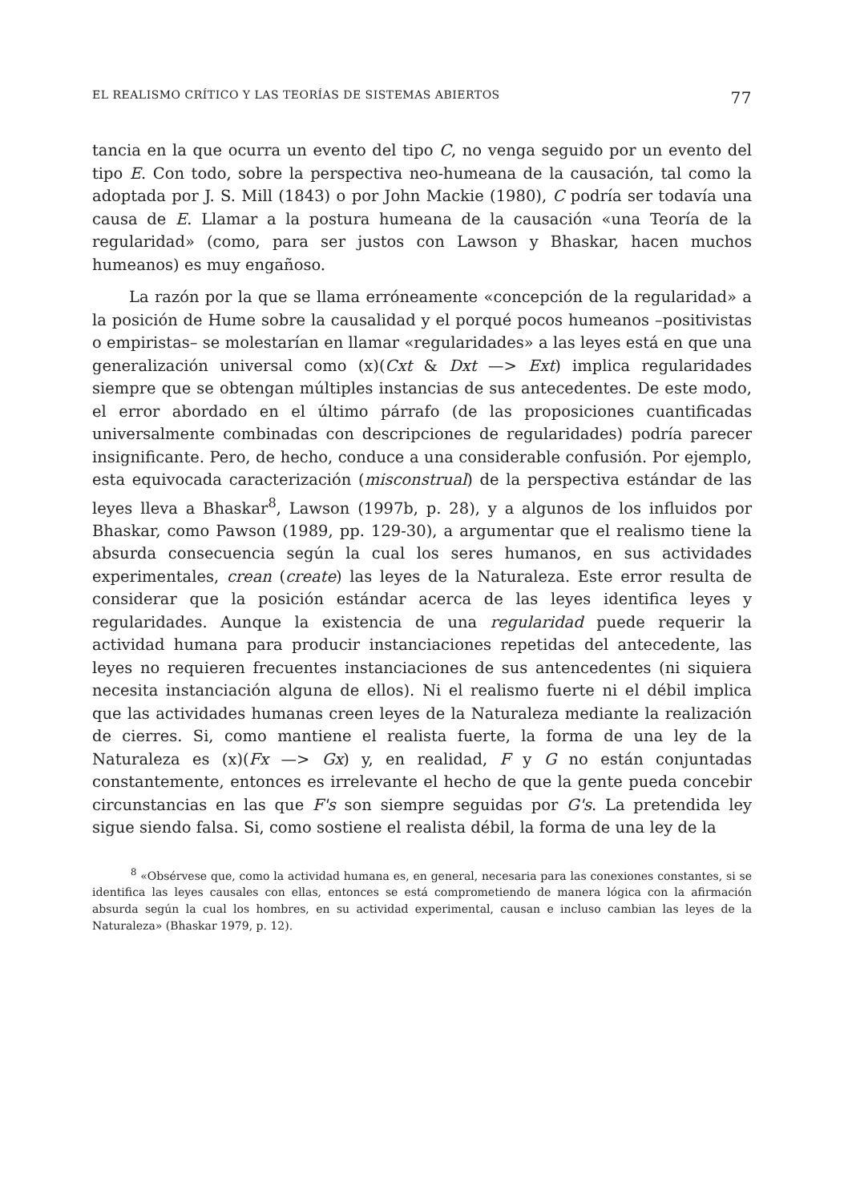EL REALISMO CRÍTICO Y LAS TEORÍAS DE SISTEMAS ABIERTOS 77
tancia en la que ocurra un evento del tipo C, no venga seguido por un evento del tipo E. Con todo, sobre la perspectiva neo-humeana de la causación, tal como la adoptada por J. S. Mill (1843) o por John Mackie (1980), C podría ser todavía una causa de E. Llamar a la postura humeana de la causación «una Teoría de la regularidad» (como, para ser justos con Lawson y Bhaskar, hacen muchos humeanos) es muy engañoso.
La razón por la que se llama erróneamente «concepción de la regularidad» a la posición de Hume sobre la causalidad y el porqué pocos humeanos –positivistas o empiristas– se molestarían en llamar «regularidades» a las leyes está en que una generalización universal como (x)(Cxt & Dxt —> Ext) implica regularidades siempre que se obtengan múltiples instancias de sus antecedentes. De este modo, el error abordado en el último párrafo (de las proposiciones cuantificadas universalmente combinadas con descripciones de regularidades) podría parecer insignificante. Pero, de hecho, conduce a una considerable confusión. Por ejemplo, esta equivocada caracterización (misconstrual) de la perspectiva estándar de las leyes lleva a Bhaskar<sup>8</sup>, Lawson (1997b, p. 28), y a algunos de los influidos por Bhaskar, como Pawson (1989, pp. 129-30), a argumentar que el realismo tiene la absurda consecuencia según la cual los seres humanos, en sus actividades experimentales, crean (create) las leyes de la Naturaleza. Este error resulta de considerar que la posición estándar acerca de las leyes identifica leyes y regularidades. Aunque la existencia de una regularidad puede requerir la actividad humana para producir instanciaciones repetidas del antecedente, las leyes no requieren frecuentes instanciaciones de sus antencedentes (ni siquiera necesita instanciación alguna de ellos). Ni el realismo fuerte ni el débil implica que las actividades humanas creen leyes de la Naturaleza mediante la realización de cierres. Si, como mantiene el realista fuerte, la forma de una ley de la Naturaleza es (x)(Fx —> Gx) y, en realidad, F y G no están conjuntadas constantemente, entonces es irrelevante el hecho de que la gente pueda concebir circunstancias en las que F's son siempre seguidas por G's. La pretendida ley sigue siendo falsa. Si, como sostiene el realista débil, la forma de una ley de la
<sup>8</sup> «Obsérvese que, como la actividad humana es, en general, necesaria para las conexiones constantes, si se identifica las leyes causales con ellas, entonces se está comprometiendo de manera lógica con la afirmación absurda según la cual los hombres, en su actividad experimental, causan e incluso cambian las leyes de la Naturaleza» (Bhaskar 1979, p. 12).